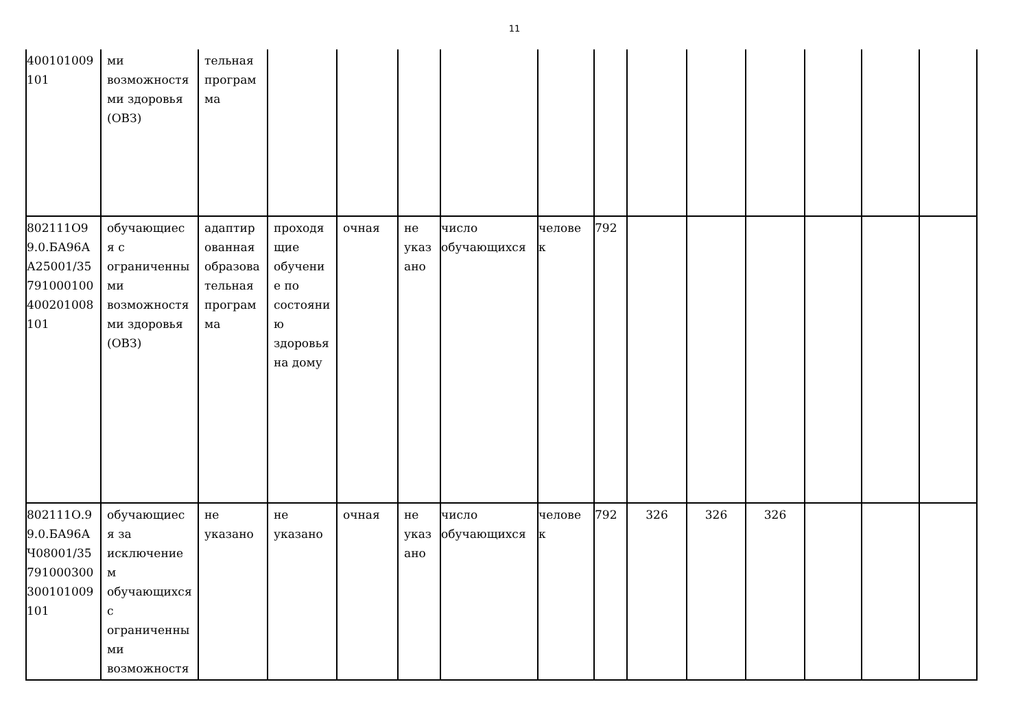11
| 400101009 101 | ми возможностя ми здоровья (ОВЗ) | тельная програм ма | | | | | | | | | | | | |
| 802111О99.0.БА96АА25001/35791000100400201008101 | обучающиеся с ограниченными возможностями здоровья (ОВЗ) | адаптированная образовательная программа | проходящие обучение по состоянию здоровья на дому | очная | не указано | число обучающихся | человек | 792 | | | | | | |
| 802111О.99.0.БА96АЧ08001/35791000300300101009101 | обучающиеся за исключением обучающихся с ограниченными возможностя | не указано | не указано | очная | не указано | число обучающихся | человек | 792 | 326 | 326 | 326 | | | |